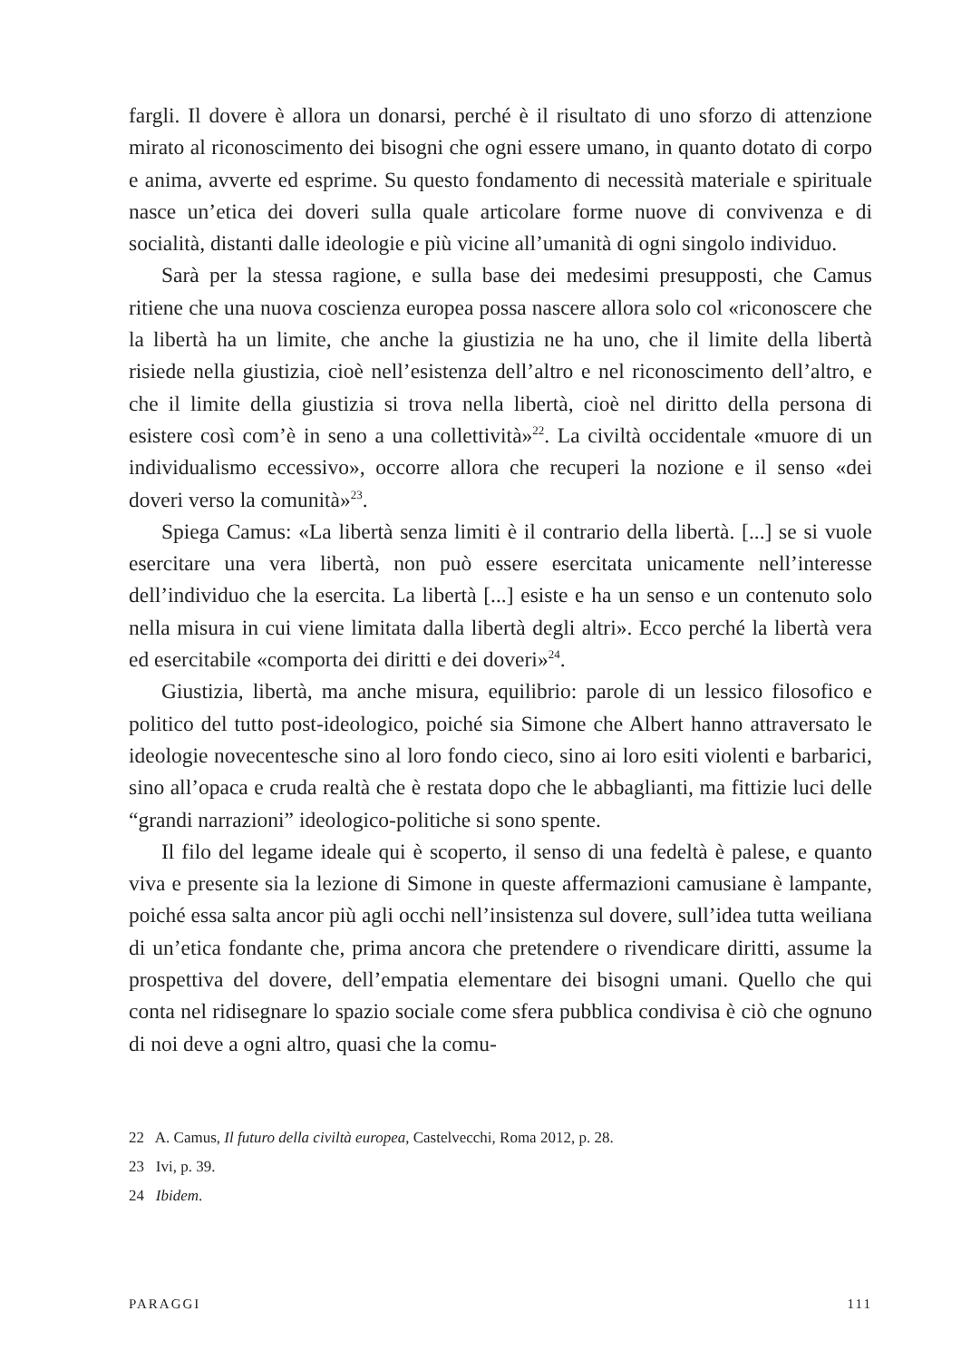fargli. Il dovere è allora un donarsi, perché è il risultato di uno sforzo di attenzione mirato al riconoscimento dei bisogni che ogni essere umano, in quanto dotato di corpo e anima, avverte ed esprime. Su questo fondamento di necessità materiale e spirituale nasce un’etica dei doveri sulla quale articolare forme nuove di convivenza e di socialità, distanti dalle ideologie e più vicine all’umanità di ogni singolo individuo.
Sarà per la stessa ragione, e sulla base dei medesimi presupposti, che Camus ritiene che una nuova coscienza europea possa nascere allora solo col «riconoscere che la libertà ha un limite, che anche la giustizia ne ha uno, che il limite della libertà risiede nella giustizia, cioè nell’esistenza dell’altro e nel riconoscimento dell’altro, e che il limite della giustizia si trova nella libertà, cioè nel diritto della persona di esistere così com’è in seno a una collettività»<sup>22</sup>. La civiltà occidentale «muore di un individualismo eccessivo», occorre allora che recuperi la nozione e il senso «dei doveri verso la comunità»<sup>23</sup>.
Spiega Camus: «La libertà senza limiti è il contrario della libertà. [...] se si vuole esercitare una vera libertà, non può essere esercitata unicamente nell’interesse dell’individuo che la esercita. La libertà [...] esiste e ha un senso e un contenuto solo nella misura in cui viene limitata dalla libertà degli altri». Ecco perché la libertà vera ed esercitabile «comporta dei diritti e dei doveri»<sup>24</sup>.
Giustizia, libertà, ma anche misura, equilibrio: parole di un lessico filosofico e politico del tutto post-ideologico, poiché sia Simone che Albert hanno attraversato le ideologie novecentesche sino al loro fondo cieco, sino ai loro esiti violenti e barbarici, sino all’opaca e cruda realtà che è restata dopo che le abbaglianti, ma fittizie luci delle “grandi narrazioni” ideologico-politiche si sono spente.
Il filo del legame ideale qui è scoperto, il senso di una fedeltà è palese, e quanto viva e presente sia la lezione di Simone in queste affermazioni camusiane è lampante, poiché essa salta ancor più agli occhi nell’insistenza sul dovere, sull’idea tutta weiliana di un’etica fondante che, prima ancora che pretendere o rivendicare diritti, assume la prospettiva del dovere, dell’empatia elementare dei bisogni umani. Quello che qui conta nel ridisegnare lo spazio sociale come sfera pubblica condivisa è ciò che ognuno di noi deve a ogni altro, quasi che la comu-
22 A. Camus, Il futuro della civiltà europea, Castelvecchi, Roma 2012, p. 28.
23 Ivi, p. 39.
24 Ibidem.
PARAGGI 111